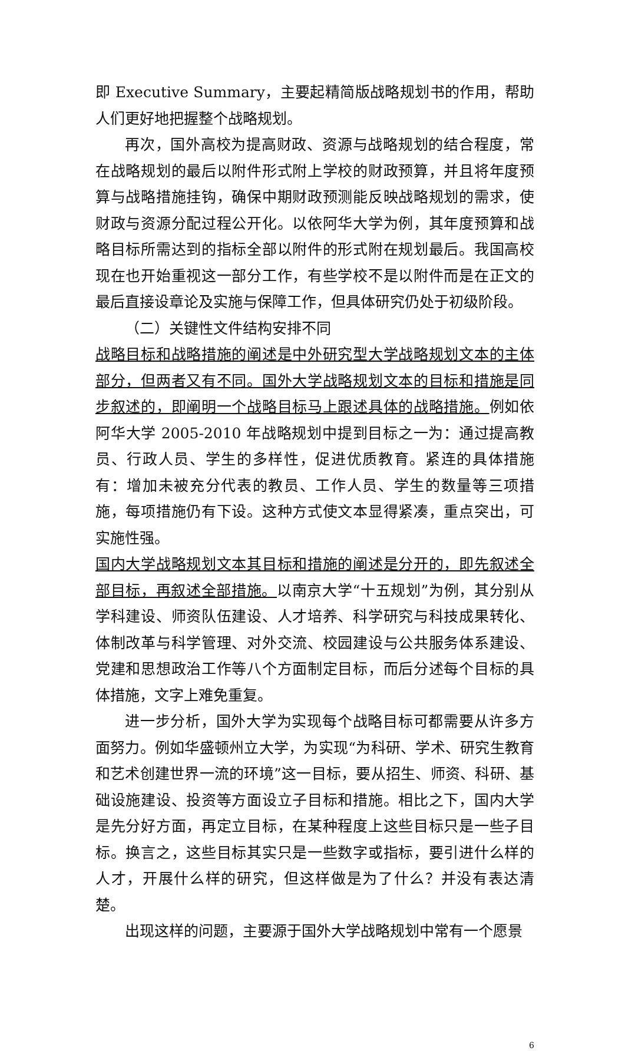即 Executive Summary，主要起精简版战略规划书的作用，帮助人们更好地把握整个战略规划。
再次，国外高校为提高财政、资源与战略规划的结合程度，常在战略规划的最后以附件形式附上学校的财政预算，并且将年度预算与战略措施挂钩，确保中期财政预测能反映战略规划的需求，使财政与资源分配过程公开化。以依阿华大学为例，其年度预算和战略目标所需达到的指标全部以附件的形式附在规划最后。我国高校现在也开始重视这一部分工作，有些学校不是以附件而是在正文的最后直接设章论及实施与保障工作，但具体研究仍处于初级阶段。
（二）关键性文件结构安排不同
战略目标和战略措施的阐述是中外研究型大学战略规划文本的主体部分，但两者又有不同。国外大学战略规划文本的目标和措施是同步叙述的，即阐明一个战略目标马上跟述具体的战略措施。例如依阿华大学 2005-2010 年战略规划中提到目标之一为：通过提高教员、行政人员、学生的多样性，促进优质教育。紧连的具体措施有：增加未被充分代表的教员、工作人员、学生的数量等三项措施，每项措施仍有下设。这种方式使文本显得紧凑，重点突出，可实施性强。
国内大学战略规划文本其目标和措施的阐述是分开的，即先叙述全部目标，再叙述全部措施。以南京大学“十五规划”为例，其分别从学科建设、师资队伍建设、人才培养、科学研究与科技成果转化、体制改革与科学管理、对外交流、校园建设与公共服务体系建设、党建和思想政治工作等八个方面制定目标，而后分述每个目标的具体措施，文字上难免重复。
进一步分析，国外大学为实现每个战略目标可都需要从许多方面努力。例如华盛顿州立大学，为实现“为科研、学术、研究生教育和艺术创建世界一流的环境”这一目标，要从招生、师资、科研、基础设施建设、投资等方面设立子目标和措施。相比之下，国内大学是先分好方面，再定立目标，在某种程度上这些目标只是一些子目标。换言之，这些目标其实只是一些数字或指标，要引进什么样的人才，开展什么样的研究，但这样做是为了什么？并没有表达清楚。
出现这样的问题，主要源于国外大学战略规划中常有一个愿景
6